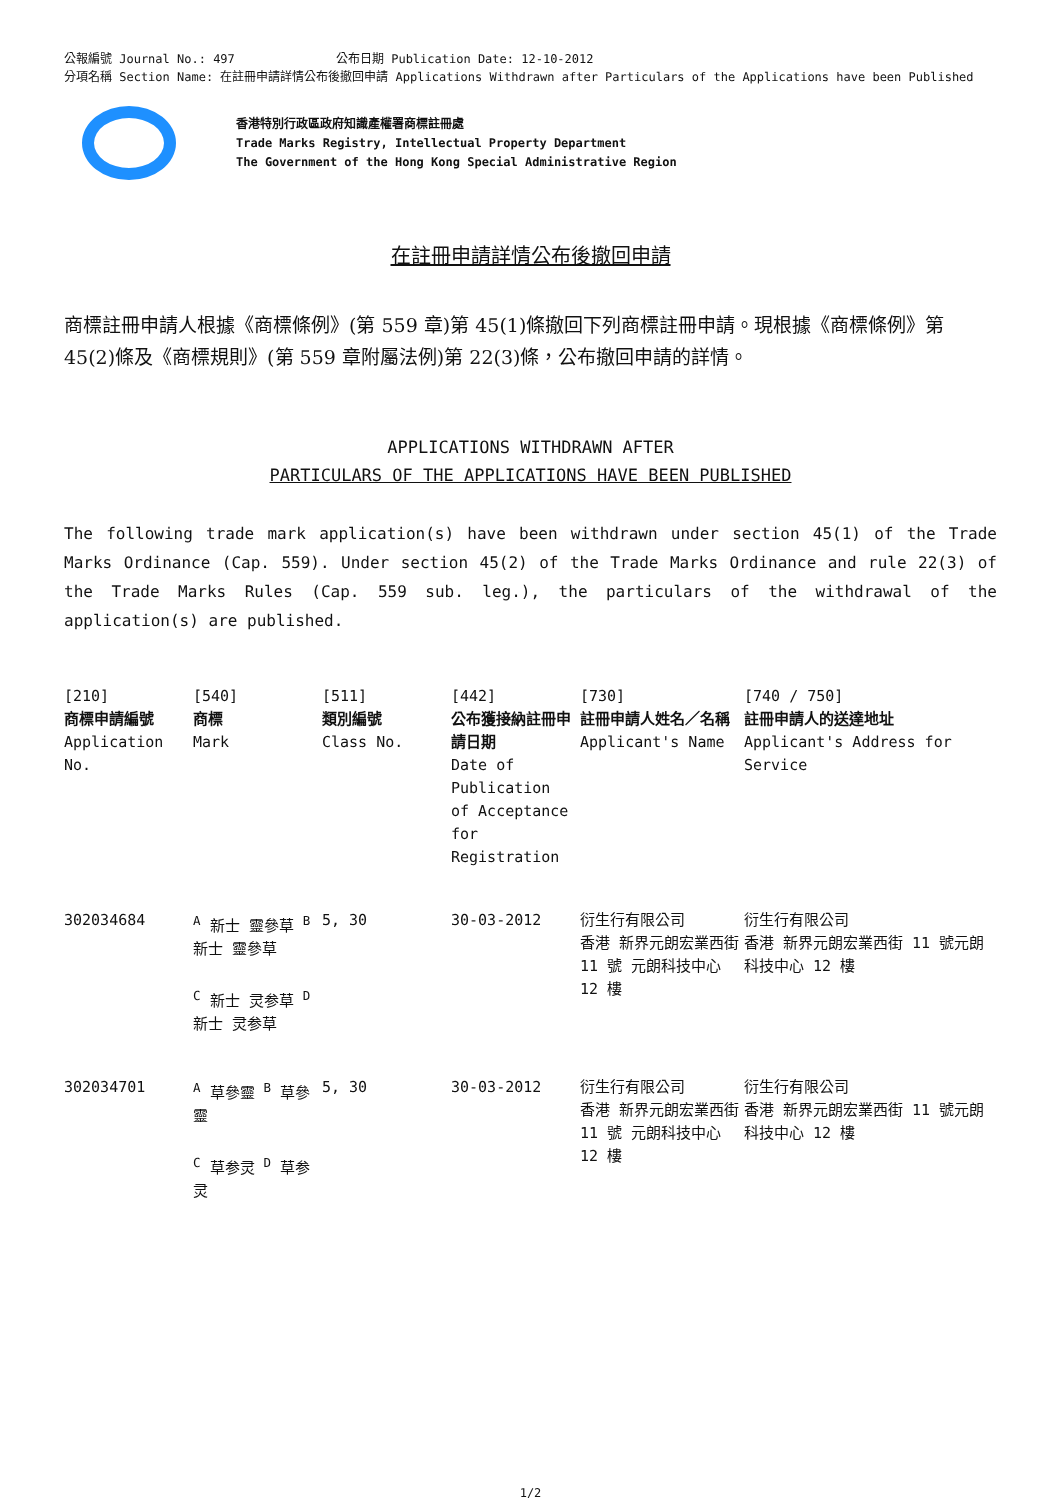公報編號 Journal No.: 497 公布日期 Publication Date: 12-10-2012
分項名稱 Section Name: 在註冊申請詳情公布後撤回申請 Applications Withdrawn after Particulars of the Applications have been Published
香港特別行政區政府知識產權署商標註冊處
Trade Marks Registry, Intellectual Property Department
The Government of the Hong Kong Special Administrative Region
在註冊申請詳情公布後撤回申請
商標註冊申請人根據《商標條例》(第 559 章)第 45(1)條撤回下列商標註冊申請。現根據《商標條例》第 45(2)條及《商標規則》(第 559 章附屬法例)第 22(3)條，公布撤回申請的詳情。
APPLICATIONS WITHDRAWN AFTER
PARTICULARS OF THE APPLICATIONS HAVE BEEN PUBLISHED
The following trade mark application(s) have been withdrawn under section 45(1) of the Trade Marks Ordinance (Cap. 559). Under section 45(2) of the Trade Marks Ordinance and rule 22(3) of the Trade Marks Rules (Cap. 559 sub. leg.), the particulars of the withdrawal of the application(s) are published.
| [210] 商標申請編號 Application No. | [540] 商標 Mark | [511] 類別編號 Class No. | [442] 公布獲接納註冊申請日期 Date of Publication of Acceptance for Registration | [730] 註冊申請人姓名／名稱 Applicant's Name | [740 / 750] 註冊申請人的送達地址 Applicant's Address for Service |
| --- | --- | --- | --- | --- | --- |
| 302034684 | <sup>A</sup> 新士 靈參草 <sup>B</sup> 新士 靈參草 <sup>C</sup> 新士 灵参草 <sup>D</sup> 新士 灵参草 | 5, 30 | 30-03-2012 | 衍生行有限公司 香港 新界元朗宏業西街 11 號 元朗科技中心 12 樓 | 衍生行有限公司 香港 新界元朗宏業西街 11 號元朗科技中心 12 樓 |
| 302034701 | <sup>A</sup> 草參靈 <sup>B</sup> 草參靈 <sup>C</sup> 草参灵 <sup>D</sup> 草参灵 | 5, 30 | 30-03-2012 | 衍生行有限公司 香港 新界元朗宏業西街 11 號 元朗科技中心 12 樓 | 衍生行有限公司 香港 新界元朗宏業西街 11 號元朗科技中心 12 樓 |
1/2